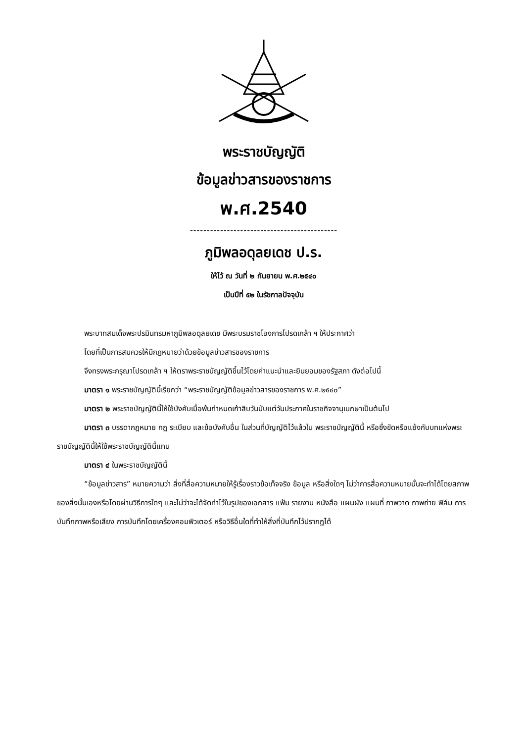พระราชบัญญัติ
ข้อมูลข่าวสารของราชการ
พ.ศ.2540
--------------------------------------------
ภูมิพลอดุลยเดช ป.ร.
ให้ไว้ ณ วันที่ ๒ กันยายน พ.ศ.๒๕๔๐
เป็นปีที่ ๕๒ ในรัชกาลปัจจุบัน
พระบาทสมเด็จพระปรมินทรมหาภูมิพลอดุลยเดช มีพระบรมราชโองการโปรดเกล้า ฯ ให้ประกาศว่า
โดยที่เป็นการสมควรให้มีกฎหมายว่าด้วยข้อมูลข่าวสารของราชการ
จึงทรงพระกรุณาโปรดเกล้า ฯ ให้ตราพระราชบัญญัติขึ้นไว้โดยคำแนะนำและยินยอมของรัฐสภา ดังต่อไปนี้
มาตรา ๑ พระราชบัญญัตินี้เรียกว่า “พระราชบัญญัติข้อมูลข่าวสารของราชการ พ.ศ.๒๕๔๐”
มาตรา ๒ พระราชบัญญัตินี้ให้ใช้บังคับเมื่อพ้นกำหนดเก้าสิบวันนับแต่วันประกาศในราชกิจจานุเบกษาเป็นต้นไป
มาตรา ๓ บรรดากฎหมาย กฎ ระเบียบ และข้อบังคับอื่น ในส่วนที่บัญญัติไว้แล้วใน พระราชบัญญัตินี้ หรือซึ่งขัดหรือแย้งกับบทแห่งพระราชบัญญัตินี้ให้ใช้พระราชบัญญัตินี้แทน
มาตรา ๔ ในพระราชบัญญัตินี้
“ข้อมูลข่าวสาร” หมายความว่า สิ่งที่สื่อความหมายให้รู้เรื่องราวข้อเท็จจริง ข้อมูล หรือสิ่งใดๆ ไม่ว่าการสื่อความหมายนั้นจะทำได้โดยสภาพของสิ่งนั้นเองหรือโดยผ่านวิธีการใดๆ และไม่ว่าจะได้จัดทำไว้ในรูปของเอกสาร แฟ้ม รายงาน หนังสือ แผนผัง แผนที่ ภาพวาด ภาพถ่าย ฟิล์ม การบันทึกภาพหรือเสียง การบันทึกโดยเครื่องคอมพิวเตอร์ หรือวิธีอื่นใดที่ทำให้สิ่งที่บันทึกไว้ปรากฏได้